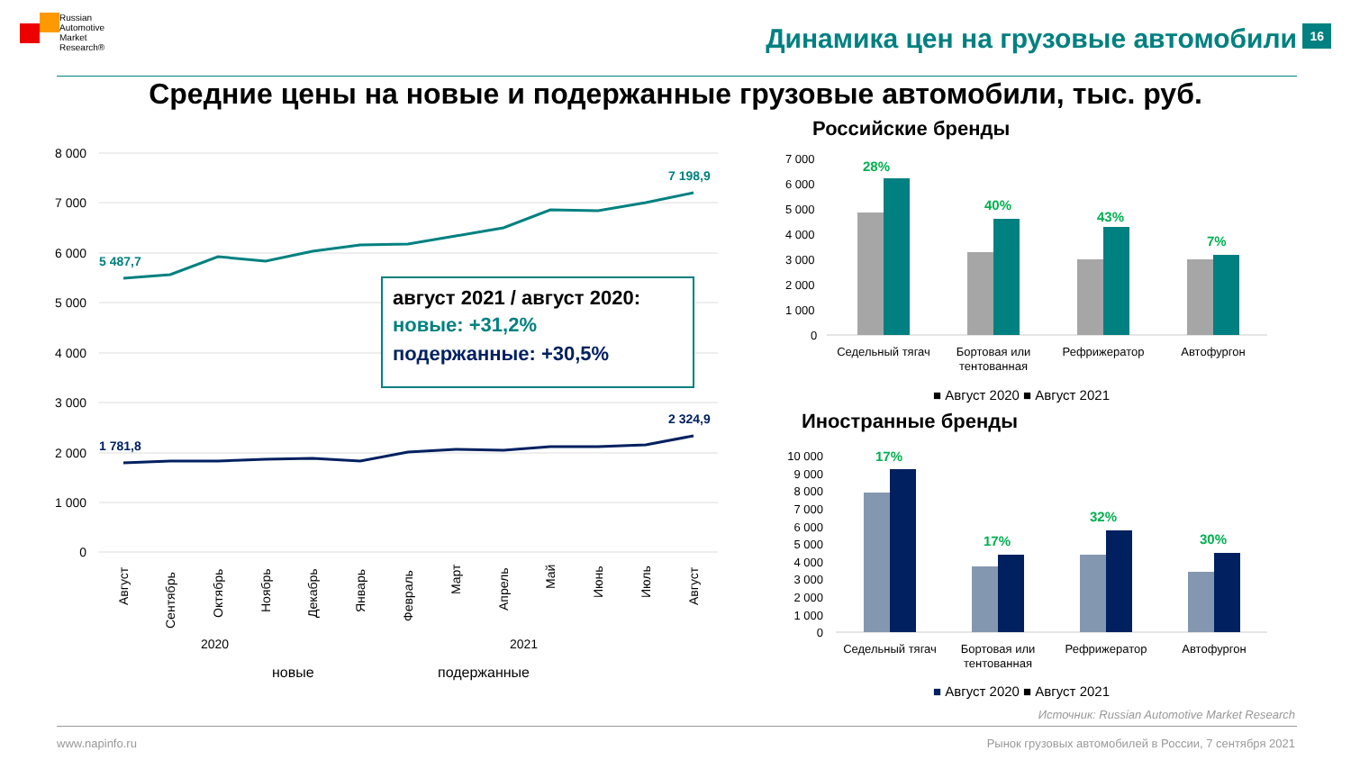Russian
Automotive
Market
Research®
Динамика цен на грузовые автомобили
16
Средние цены на новые и подержанные грузовые автомобили, тыс. руб.
Российские бренды
Иностранные бренды
8 000
7 000
6 000
5 000
4 000
3 000
2 000
1 000
0
5 487,7
7 198,9
1 781,8
2 324,9
Август
Сентябрь
Октябрь
Ноябрь
Декабрь
Январь
Февраль
Март
Апрель
Май
Июнь
Июль
Август
2020
2021
новые
подержанные
август 2021 / август 2020:
новые: +31,2%
подержанные: +30,5%
7 000
6 000
5 000
4 000
3 000
2 000
1 000
0
28%
40%
43%
7%
Седельный тягач
Бортовая или
тентованная
Рефрижератор
Автофургон
■ Август 2020 ■ Август 2021
10 000
9 000
8 000
7 000
6 000
5 000
4 000
3 000
2 000
1 000
0
17%
17%
32%
30%
Седельный тягач
Бортовая или
тентованная
Рефрижератор
Автофургон
■ Август 2020 ■ Август 2021
Источник: Russian Automotive Market Research
www.napinfo.ru
Рынок грузовых автомобилей в России, 7 сентября 2021